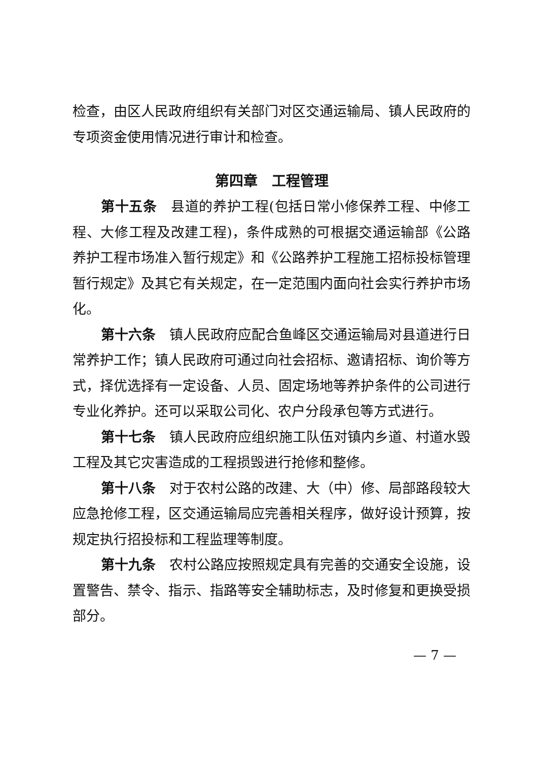检查，由区人民政府组织有关部门对区交通运输局、镇人民政府的专项资金使用情况进行审计和检查。
第四章　工程管理
第十五条　县道的养护工程(包括日常小修保养工程、中修工程、大修工程及改建工程)，条件成熟的可根据交通运输部《公路养护工程市场准入暂行规定》和《公路养护工程施工招标投标管理暂行规定》及其它有关规定，在一定范围内面向社会实行养护市场化。
第十六条　镇人民政府应配合鱼峰区交通运输局对县道进行日常养护工作；镇人民政府可通过向社会招标、邀请招标、询价等方式，择优选择有一定设备、人员、固定场地等养护条件的公司进行专业化养护。还可以采取公司化、农户分段承包等方式进行。
第十七条　镇人民政府应组织施工队伍对镇内乡道、村道水毁工程及其它灾害造成的工程损毁进行抢修和整修。
第十八条　对于农村公路的改建、大（中）修、局部路段较大应急抢修工程，区交通运输局应完善相关程序，做好设计预算，按规定执行招投标和工程监理等制度。
第十九条　农村公路应按照规定具有完善的交通安全设施，设置警告、禁令、指示、指路等安全辅助标志，及时修复和更换受损部分。
— 7 —